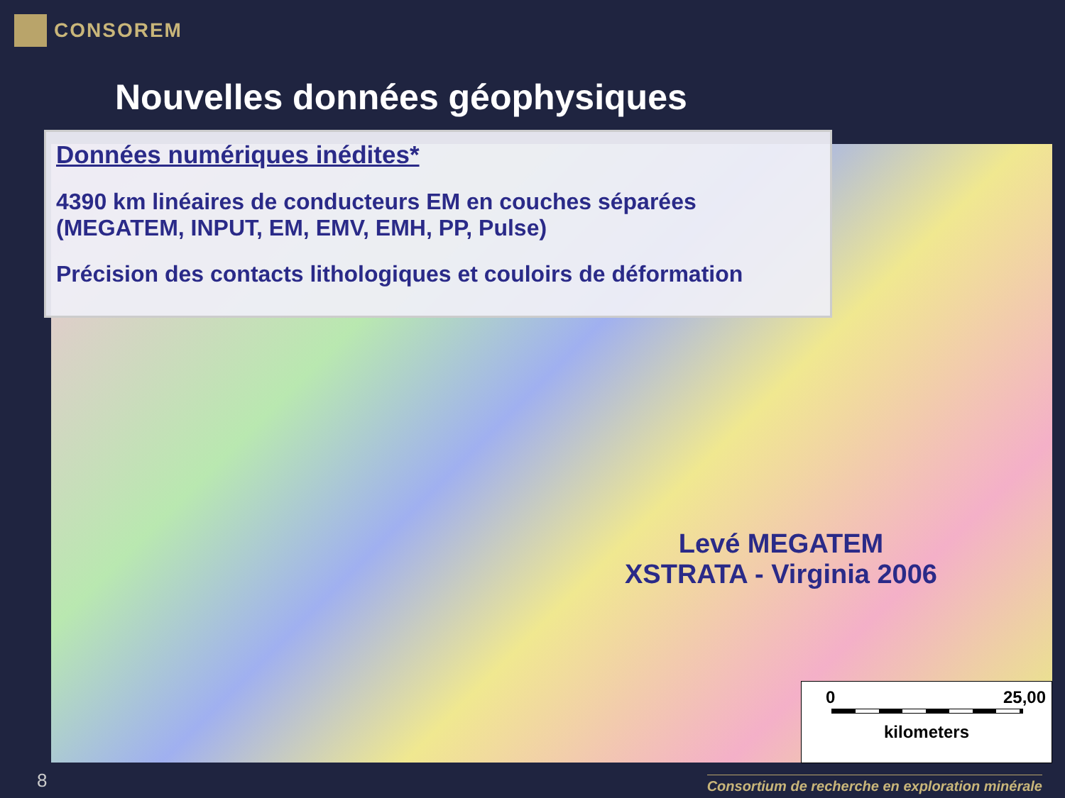CONSOREM
Nouvelles données géophysiques
Données numériques inédites*
4390 km linéaires de conducteurs EM en couches séparées (MEGATEM, INPUT, EM, EMV, EMH, PP, Pulse)
Précision des contacts lithologiques et couloirs de déformation
Levé MEGATEM
XSTRATA - Virginia 2006
0 25,00
kilometers
8
Consortium de recherche en exploration minérale